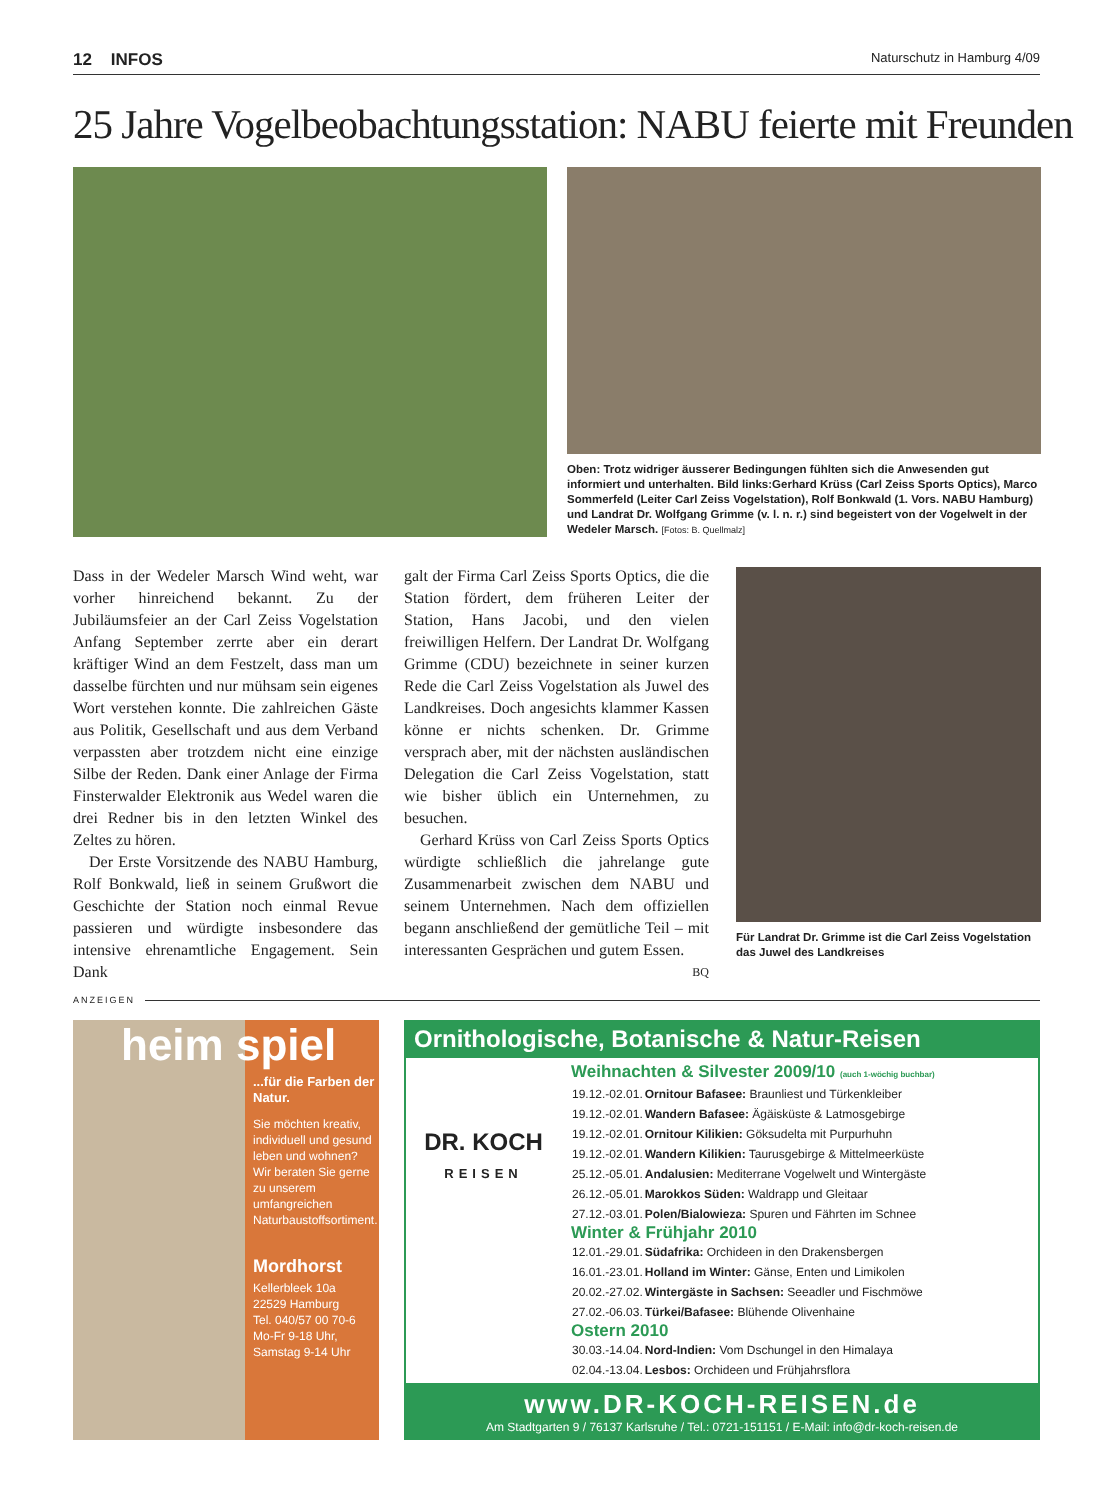12 INFOS Naturschutz in Hamburg 4/09
25 Jahre Vogelbeobachtungsstation: NABU feierte mit Freunden
Oben: Trotz widriger äusserer Bedingungen fühlten sich die Anwesenden gut informiert und unterhalten. Bild links:Gerhard Krüss (Carl Zeiss Sports Optics), Marco Sommerfeld (Leiter Carl Zeiss Vogelstation), Rolf Bonkwald (1. Vors. NABU Hamburg) und Landrat Dr. Wolfgang Grimme (v. l. n. r.) sind begeistert von der Vogelwelt in der Wedeler Marsch. [Fotos: B. Quellmalz]
Dass in der Wedeler Marsch Wind weht, war vorher hinreichend bekannt. Zu der Jubiläumsfeier an der Carl Zeiss Vogelstation Anfang September zerrte aber ein derart kräftiger Wind an dem Festzelt, dass man um dasselbe fürchten und nur mühsam sein eigenes Wort verstehen konnte. Die zahlreichen Gäste aus Politik, Gesellschaft und aus dem Verband verpassten aber trotzdem nicht eine einzige Silbe der Reden. Dank einer Anlage der Firma Finsterwalder Elektronik aus Wedel waren die drei Redner bis in den letzten Winkel des Zeltes zu hören.
Der Erste Vorsitzende des NABU Hamburg, Rolf Bonkwald, ließ in seinem Grußwort die Geschichte der Station noch einmal Revue passieren und würdigte insbesondere das intensive ehrenamtliche Engagement. Sein Dank
galt der Firma Carl Zeiss Sports Optics, die die Station fördert, dem früheren Leiter der Station, Hans Jacobi, und den vielen freiwilligen Helfern. Der Landrat Dr. Wolfgang Grimme (CDU) bezeichnete in seiner kurzen Rede die Carl Zeiss Vogelstation als Juwel des Landkreises. Doch angesichts klammer Kassen könne er nichts schenken. Dr. Grimme versprach aber, mit der nächsten ausländischen Delegation die Carl Zeiss Vogelstation, statt wie bisher üblich ein Unternehmen, zu besuchen.
Gerhard Krüss von Carl Zeiss Sports Optics würdigte schließlich die jahrelange gute Zusammenarbeit zwischen dem NABU und seinem Unternehmen. Nach dem offiziellen begann anschließend der gemütliche Teil – mit interessanten Gesprächen und gutem Essen.
BQ
Für Landrat Dr. Grimme ist die Carl Zeiss Vogelstation das Juwel des Landkreises
ANZEIGEN
heim spiel
...für die Farben der Natur.
Sie möchten kreativ, individuell und gesund leben und wohnen? Wir beraten Sie gerne zu unserem umfangreichen Naturbaustoffsortiment.
Mordhorst
Kellerbleek 10a
22529 Hamburg
Tel. 040/57 00 70-6
Mo-Fr 9-18 Uhr,
Samstag 9-14 Uhr
Ornithologische, Botanische & Natur-Reisen
DR. KOCH
REISEN
Weihnachten & Silvester 2009/10 (auch 1-wöchig buchbar)
| 19.12.-02.01. | Ornitour Bafasee: Braunliest und Türkenkleiber |
| 19.12.-02.01. | Wandern Bafasee: Ägäisküste & Latmosgebirge |
| 19.12.-02.01. | Ornitour Kilikien: Göksudelta mit Purpurhuhn |
| 19.12.-02.01. | Wandern Kilikien: Taurusgebirge & Mittelmeerküste |
| 25.12.-05.01. | Andalusien: Mediterrane Vogelwelt und Wintergäste |
| 26.12.-05.01. | Marokkos Süden: Waldrapp und Gleitaar |
| 27.12.-03.01. | Polen/Bialowieza: Spuren und Fährten im Schnee |
Winter & Frühjahr 2010
| 12.01.-29.01. | Südafrika: Orchideen in den Drakensbergen |
| 16.01.-23.01. | Holland im Winter: Gänse, Enten und Limikolen |
| 20.02.-27.02. | Wintergäste in Sachsen: Seeadler und Fischmöwe |
| 27.02.-06.03. | Türkei/Bafasee: Blühende Olivenhaine |
Ostern 2010
| 30.03.-14.04. | Nord-Indien: Vom Dschungel in den Himalaya |
| 02.04.-13.04. | Lesbos: Orchideen und Frühjahrsflora |
www.DR-KOCH-REISEN.de
Am Stadtgarten 9 / 76137 Karlsruhe / Tel.: 0721-151151 / E-Mail: info@dr-koch-reisen.de